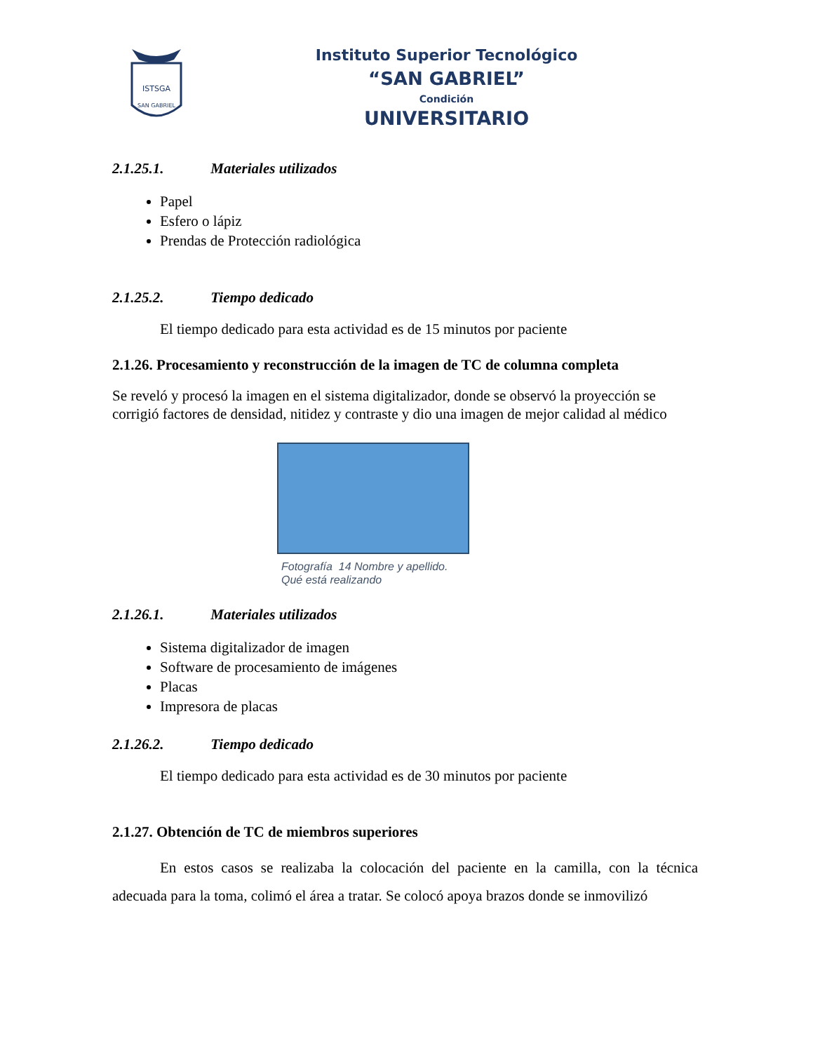ISTSGA
SAN GABRIEL
Instituto Superior Tecnológico
“SAN GABRIEL”
Condición
UNIVERSITARIO
2.1.25.1. Materiales utilizados
Papel
Esfero o lápiz
Prendas de Protección radiológica
2.1.25.2. Tiempo dedicado
El tiempo dedicado para esta actividad es de 15 minutos por paciente
2.1.26. Procesamiento y reconstrucción de la imagen de TC de columna completa
Se reveló y procesó la imagen en el sistema digitalizador, donde se observó la proyección se corrigió factores de densidad, nitidez y contraste y dio una imagen de mejor calidad al médico
Fotografía 14 Nombre y apellido.
Qué está realizando
2.1.26.1. Materiales utilizados
Sistema digitalizador de imagen
Software de procesamiento de imágenes
Placas
Impresora de placas
2.1.26.2. Tiempo dedicado
El tiempo dedicado para esta actividad es de 30 minutos por paciente
2.1.27. Obtención de TC de miembros superiores
En estos casos se realizaba la colocación del paciente en la camilla, con la técnica adecuada para la toma, colimó el área a tratar. Se colocó apoya brazos donde se inmovilizó